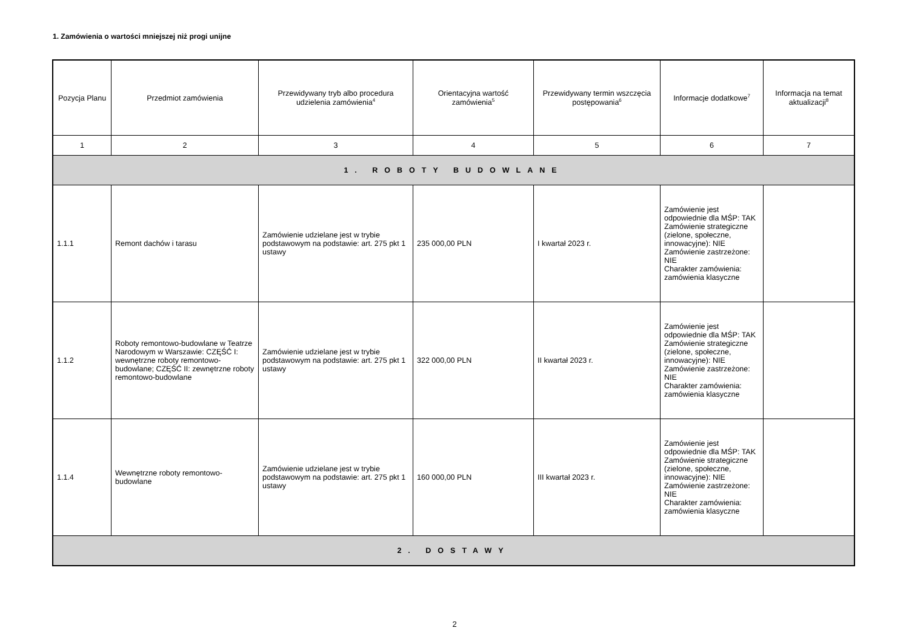1. Zamówienia o wartości mniejszej niż progi unijne
| Pozycja Planu | Przedmiot zamówienia | Przewidywany tryb albo procedura udzielenia zamówienia<sup>4</sup> | Orientacyjna wartość zamówienia<sup>5</sup> | Przewidywany termin wszczęcia postępowania<sup>6</sup> | Informacje dodatkowe<sup>7</sup> | Informacja na temat aktualizacji<sup>8</sup> |
| --- | --- | --- | --- | --- | --- | --- |
| 1 | 2 | 3 | 4 | 5 | 6 | 7 |
| 1. ROBOTY BUDOWLANE | | | | | | |
| 1.1.1 | Remont dachów i tarasu | Zamówienie udzielane jest w trybie podstawowym na podstawie: art. 275 pkt 1 ustawy | 235 000,00 PLN | I kwartał 2023 r. | Zamówienie jest odpowiednie dla MŚP: TAK Zamówienie strategiczne (zielone, społeczne, innowacyjne): NIE Zamówienie zastrzeżone: NIE Charakter zamówienia: zamówienia klasyczne | |
| 1.1.2 | Roboty remontowo-budowlane w Teatrze Narodowym w Warszawie: CZĘŚĆ I: wewnętrzne roboty remontowo-budowlane; CZĘŚĆ II: zewnętrzne roboty remontowo-budowlane | Zamówienie udzielane jest w trybie podstawowym na podstawie: art. 275 pkt 1 ustawy | 322 000,00 PLN | II kwartał 2023 r. | Zamówienie jest odpowiednie dla MŚP: TAK Zamówienie strategiczne (zielone, społeczne, innowacyjne): NIE Zamówienie zastrzeżone: NIE Charakter zamówienia: zamówienia klasyczne | |
| 1.1.4 | Wewnętrzne roboty remontowo-budowlane | Zamówienie udzielane jest w trybie podstawowym na podstawie: art. 275 pkt 1 ustawy | 160 000,00 PLN | III kwartał 2023 r. | Zamówienie jest odpowiednie dla MŚP: TAK Zamówienie strategiczne (zielone, społeczne, innowacyjne): NIE Zamówienie zastrzeżone: NIE Charakter zamówienia: zamówienia klasyczne | |
| 2. DOSTAWY | | | | | | |
2